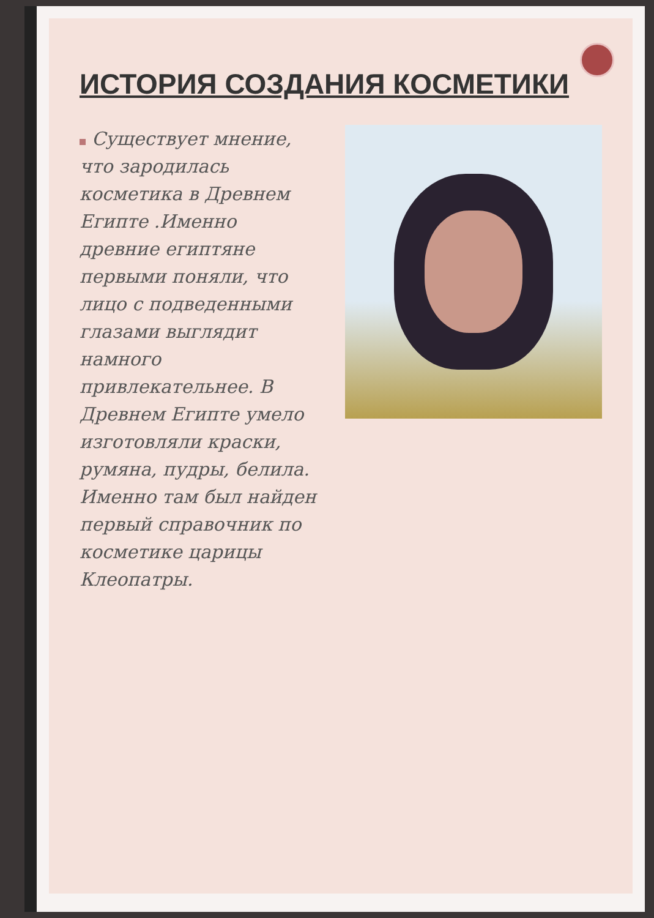ИСТОРИЯ СОЗДАНИЯ КОСМЕТИКИ
Существует мнение, что зародилась косметика в Древнем Египте .Именно древние египтяне первыми поняли, что лицо с подведенными глазами выглядит намного привлекательнее. В Древнем Египте умело изготовляли краски, румяна, пудры, белила. Именно там был найден первый справочник по косметике царицы Клеопатры.